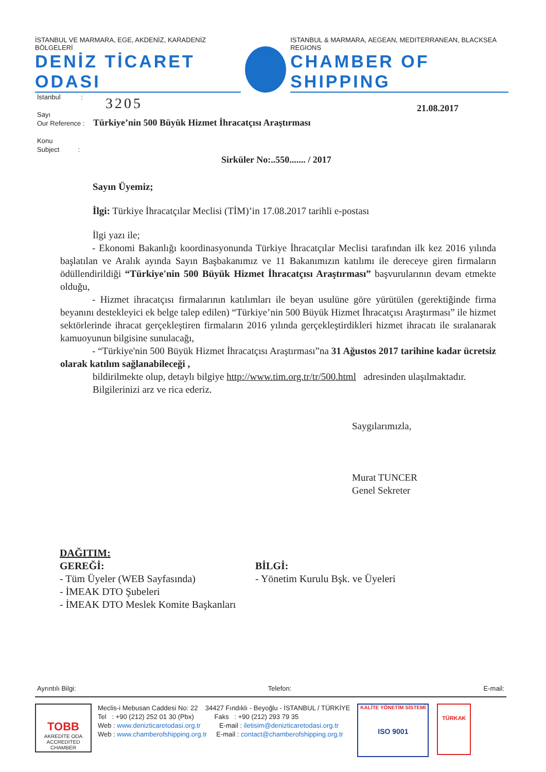İSTANBUL VE MARMARA, EGE, AKDENİZ, KARADENİZ BÖLGELERİ
DENİZ TİCARET ODASI
ISTANBUL & MARMARA, AEGEAN, MEDITERRANEAN, BLACKSEA REGIONS
CHAMBER OF SHIPPING
İstanbul :
Sayı
Our Reference :
Konu
Subject :
3205 21.08.2017
Türkiye’nin 500 Büyük Hizmet İhracatçısı Araştırması
Sirküler No:..550....... / 2017
Sayın Üyemiz;
İlgi: Türkiye İhracatçılar Meclisi (TİM)’in 17.08.2017 tarihli e-postası
İlgi yazı ile;
- Ekonomi Bakanlığı koordinasyonunda Türkiye İhracatçılar Meclisi tarafından ilk kez 2016 yılında başlatılan ve Aralık ayında Sayın Başbakanımız ve 11 Bakanımızın katılımı ile dereceye giren firmaların ödüllendirildiği “Türkiye'nin 500 Büyük Hizmet İhracatçısı Araştırması” başvurularının devam etmekte olduğu,
- Hizmet ihracatçısı firmalarının katılımları ile beyan usulüne göre yürütülen (gerektiğinde firma beyanını destekleyici ek belge talep edilen) “Türkiye’nin 500 Büyük Hizmet İhracatçısı Araştırması” ile hizmet sektörlerinde ihracat gerçekleştiren firmaların 2016 yılında gerçekleştirdikleri hizmet ihracatı ile sıralanarak kamuoyunun bilgisine sunulacağı,
- “Türkiye'nin 500 Büyük Hizmet İhracatçısı Araştırması”na 31 Ağustos 2017 tarihine kadar ücretsiz olarak katılım sağlanabileceği ,
bildirilmekte olup, detaylı bilgiye http://www.tim.org.tr/tr/500.html adresinden ulaşılmaktadır.
Bilgilerinizi arz ve rica ederiz.
Saygılarımızla,
Murat TUNCER
Genel Sekreter
DAĞITIM:
GEREĞİ:
- Tüm Üyeler (WEB Sayfasında)
- İMEAK DTO Şubeleri
- İMEAK DTO Meslek Komite Başkanları
BİLGİ:
- Yönetim Kurulu Bşk. ve Üyeleri
Ayrıntılı Bilgi: Telefon: E-mail:
TOBB
AKREDİTE ODA
ACCREDITED CHAMBER
Meclis-i Mebusan Caddesi No: 22 34427 Fındıklı - Beyoğlu - İSTANBUL / TÜRKİYE
Tel : +90 (212) 252 01 30 (Pbx) Faks : +90 (212) 293 79 35
Web : www.denizticaretodasi.org.tr E-mail : iletisim@denizticaretodasi.org.tr
Web : www.chamberofshipping.org.tr E-mail : contact@chamberofshipping.org.tr
KALİTE YÖNETİM SİSTEMİ
ISO 9001
TÜRKAK